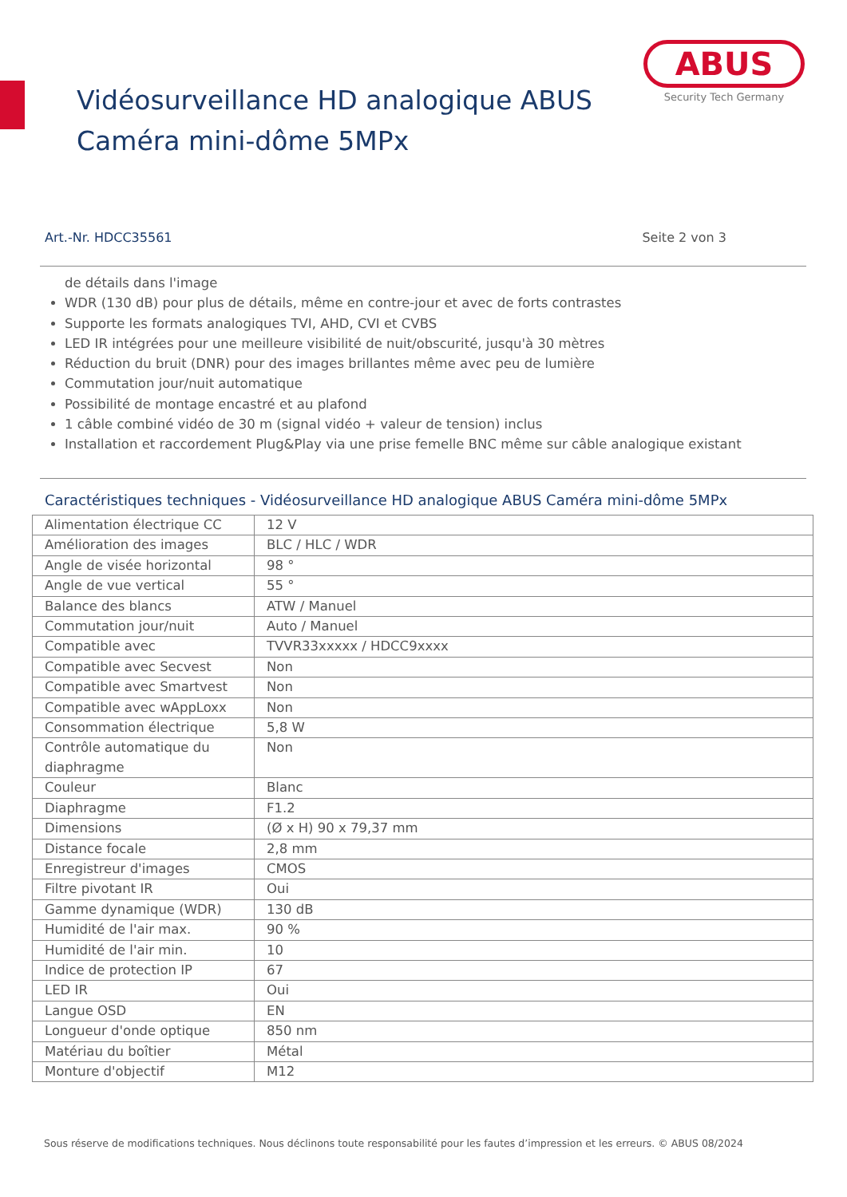ABUS
Security Tech Germany
Vidéosurveillance HD analogique ABUS
Caméra mini-dôme 5MPx
Art.-Nr. HDCC35561 Seite 2 von 3
de détails dans l'image
WDR (130 dB) pour plus de détails, même en contre-jour et avec de forts contrastes
Supporte les formats analogiques TVI, AHD, CVI et CVBS
LED IR intégrées pour une meilleure visibilité de nuit/obscurité, jusqu'à 30 mètres
Réduction du bruit (DNR) pour des images brillantes même avec peu de lumière
Commutation jour/nuit automatique
Possibilité de montage encastré et au plafond
1 câble combiné vidéo de 30 m (signal vidéo + valeur de tension) inclus
Installation et raccordement Plug&Play via une prise femelle BNC même sur câble analogique existant
Caractéristiques techniques - Vidéosurveillance HD analogique ABUS Caméra mini-dôme 5MPx
| Alimentation électrique CC | 12 V |
| Amélioration des images | BLC / HLC / WDR |
| Angle de visée horizontal | 98 ° |
| Angle de vue vertical | 55 ° |
| Balance des blancs | ATW / Manuel |
| Commutation jour/nuit | Auto / Manuel |
| Compatible avec | TVVR33xxxxx / HDCC9xxxx |
| Compatible avec Secvest | Non |
| Compatible avec Smartvest | Non |
| Compatible avec wAppLoxx | Non |
| Consommation électrique | 5,8 W |
| Contrôle automatique du diaphragme | Non |
| Couleur | Blanc |
| Diaphragme | F1.2 |
| Dimensions | (Ø x H) 90 x 79,37 mm |
| Distance focale | 2,8 mm |
| Enregistreur d'images | CMOS |
| Filtre pivotant IR | Oui |
| Gamme dynamique (WDR) | 130 dB |
| Humidité de l'air max. | 90 % |
| Humidité de l'air min. | 10 |
| Indice de protection IP | 67 |
| LED IR | Oui |
| Langue OSD | EN |
| Longueur d'onde optique | 850 nm |
| Matériau du boîtier | Métal |
| Monture d'objectif | M12 |
Sous réserve de modifications techniques. Nous déclinons toute responsabilité pour les fautes d’impression et les erreurs. © ABUS 08/2024